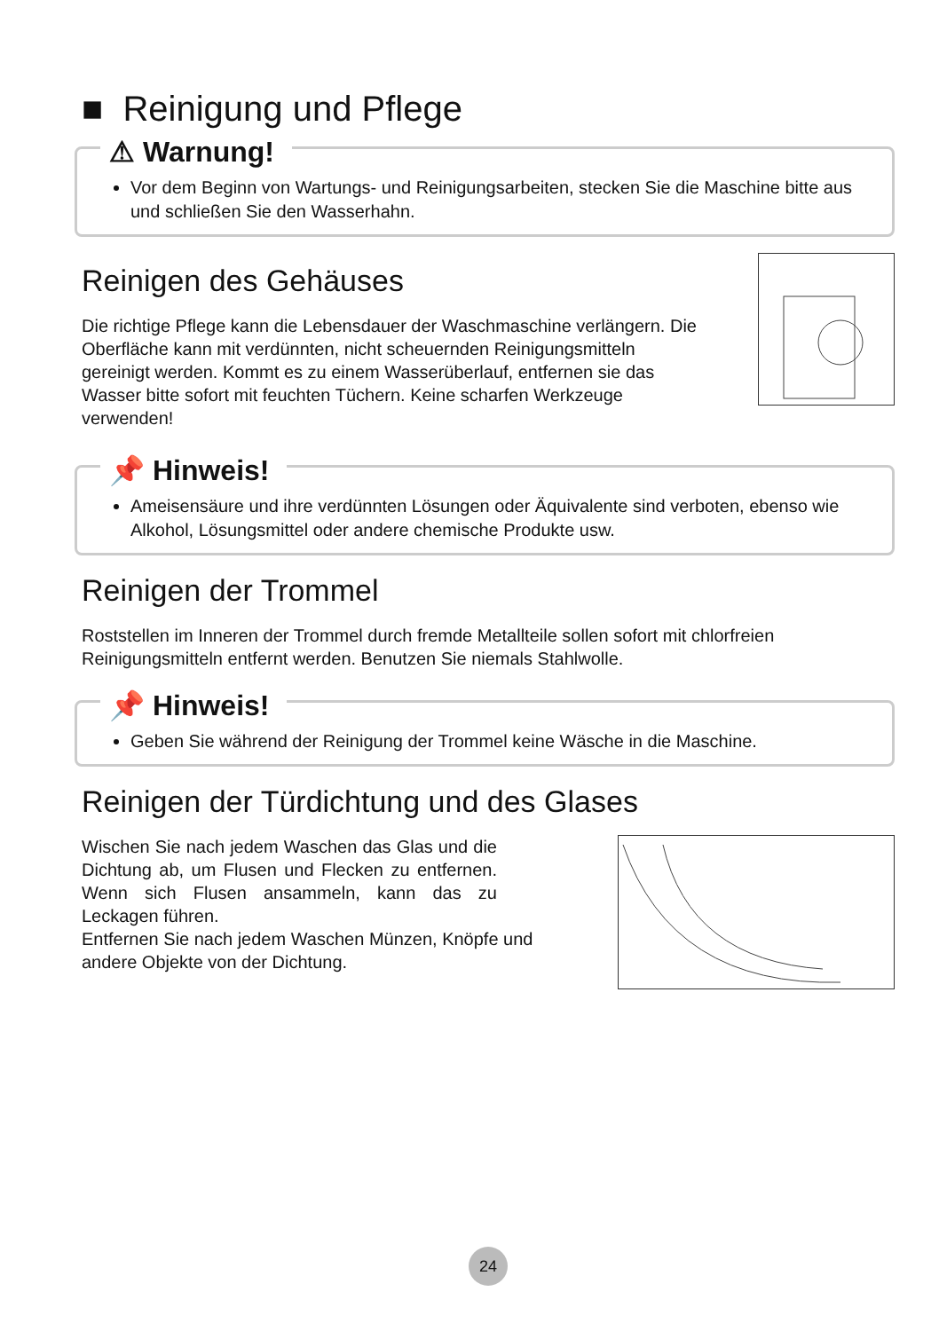■ Reinigung und Pflege
⚠ Warnung!
Vor dem Beginn von Wartungs- und Reinigungsarbeiten, stecken Sie die Maschine bitte aus und schließen Sie den Wasserhahn.
Reinigen des Gehäuses
Die richtige Pflege kann die Lebensdauer der Waschmaschine verlängern. Die Oberfläche kann mit verdünnten, nicht scheuernden Reinigungsmitteln gereinigt werden. Kommt es zu einem Wasserüberlauf, entfernen sie das Wasser bitte sofort mit feuchten Tüchern. Keine scharfen Werkzeuge verwenden!
📌 Hinweis!
Ameisensäure und ihre verdünnten Lösungen oder Äquivalente sind verboten, ebenso wie Alkohol, Lösungsmittel oder andere chemische Produkte usw.
Reinigen der Trommel
Roststellen im Inneren der Trommel durch fremde Metallteile sollen sofort mit chlorfreien Reinigungsmitteln entfernt werden. Benutzen Sie niemals Stahlwolle.
📌 Hinweis!
Geben Sie während der Reinigung der Trommel keine Wäsche in die Maschine.
Reinigen der Türdichtung und des Glases
Wischen Sie nach jedem Waschen das Glas und die Dichtung ab, um Flusen und Flecken zu entfernen. Wenn sich Flusen ansammeln, kann das zu Leckagen führen.
Entfernen Sie nach jedem Waschen Münzen, Knöpfe und andere Objekte von der Dichtung.
24